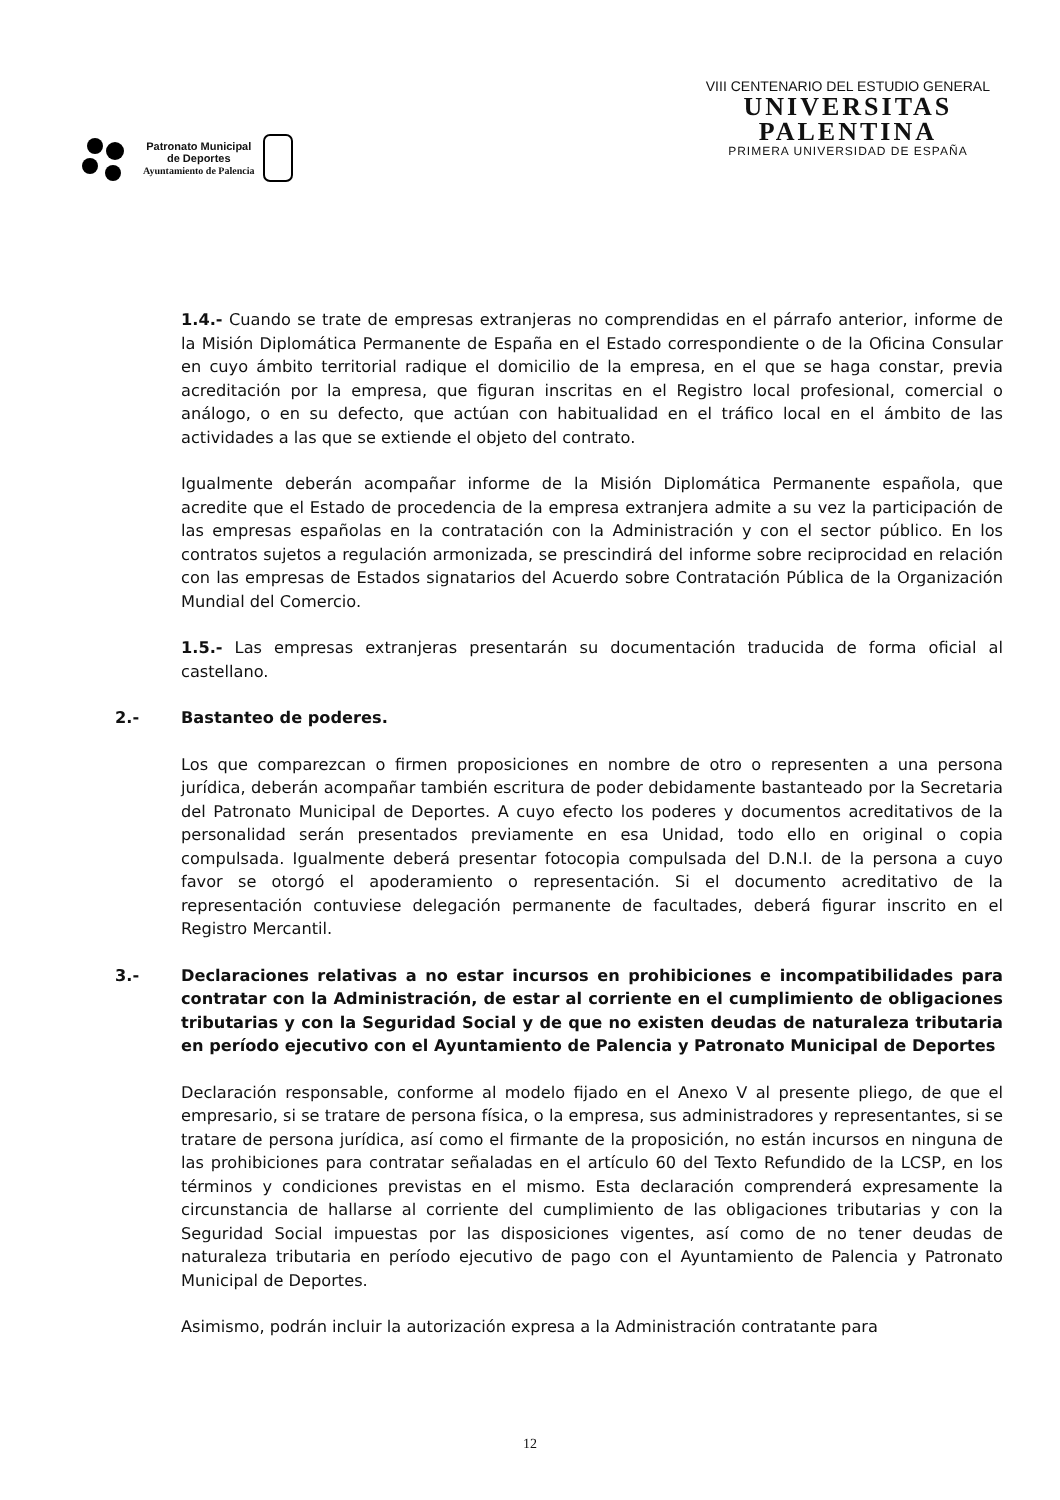Patronato Municipal
de Deportes
Ayuntamiento de Palencia
VIII CENTENARIO DEL ESTUDIO GENERAL
UNIVERSITAS
PALENTINA
PRIMERA UNIVERSIDAD DE ESPAÑA
1.4.- Cuando se trate de empresas extranjeras no comprendidas en el párrafo anterior, informe de la Misión Diplomática Permanente de España en el Estado correspondiente o de la Oficina Consular en cuyo ámbito territorial radique el domicilio de la empresa, en el que se haga constar, previa acreditación por la empresa, que figuran inscritas en el Registro local profesional, comercial o análogo, o en su defecto, que actúan con habitualidad en el tráfico local en el ámbito de las actividades a las que se extiende el objeto del contrato.
Igualmente deberán acompañar informe de la Misión Diplomática Permanente española, que acredite que el Estado de procedencia de la empresa extranjera admite a su vez la participación de las empresas españolas en la contratación con la Administración y con el sector público. En los contratos sujetos a regulación armonizada, se prescindirá del informe sobre reciprocidad en relación con las empresas de Estados signatarios del Acuerdo sobre Contratación Pública de la Organización Mundial del Comercio.
1.5.- Las empresas extranjeras presentarán su documentación traducida de forma oficial al castellano.
2.- Bastanteo de poderes.
Los que comparezcan o firmen proposiciones en nombre de otro o representen a una persona jurídica, deberán acompañar también escritura de poder debidamente bastanteado por la Secretaria del Patronato Municipal de Deportes. A cuyo efecto los poderes y documentos acreditativos de la personalidad serán presentados previamente en esa Unidad, todo ello en original o copia compulsada. Igualmente deberá presentar fotocopia compulsada del D.N.I. de la persona a cuyo favor se otorgó el apoderamiento o representación. Si el documento acreditativo de la representación contuviese delegación permanente de facultades, deberá figurar inscrito en el Registro Mercantil.
3.- Declaraciones relativas a no estar incursos en prohibiciones e incompatibilidades para contratar con la Administración, de estar al corriente en el cumplimiento de obligaciones tributarias y con la Seguridad Social y de que no existen deudas de naturaleza tributaria en período ejecutivo con el Ayuntamiento de Palencia y Patronato Municipal de Deportes
Declaración responsable, conforme al modelo fijado en el Anexo V al presente pliego, de que el empresario, si se tratare de persona física, o la empresa, sus administradores y representantes, si se tratare de persona jurídica, así como el firmante de la proposición, no están incursos en ninguna de las prohibiciones para contratar señaladas en el artículo 60 del Texto Refundido de la LCSP, en los términos y condiciones previstas en el mismo. Esta declaración comprenderá expresamente la circunstancia de hallarse al corriente del cumplimiento de las obligaciones tributarias y con la Seguridad Social impuestas por las disposiciones vigentes, así como de no tener deudas de naturaleza tributaria en período ejecutivo de pago con el Ayuntamiento de Palencia y Patronato Municipal de Deportes.
Asimismo, podrán incluir la autorización expresa a la Administración contratante para
12